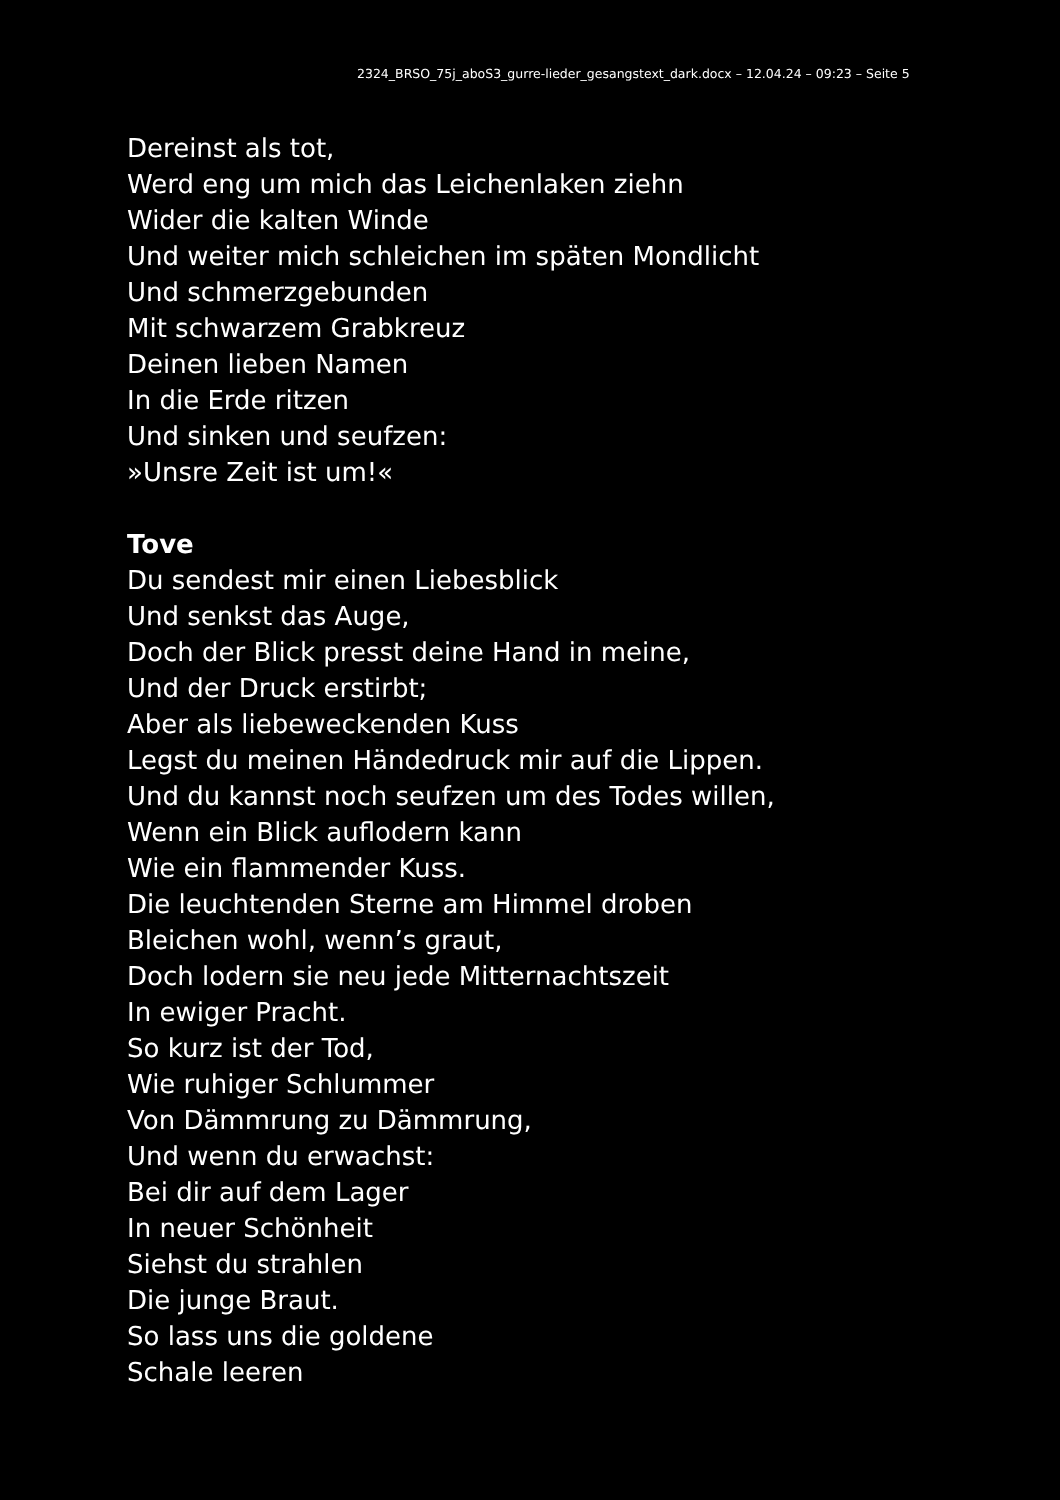2324_BRSO_75j_aboS3_gurre-lieder_gesangstext_dark.docx – 12.04.24 – 09:23 – Seite 5
Dereinst als tot,
Werd eng um mich das Leichenlaken ziehn
Wider die kalten Winde
Und weiter mich schleichen im späten Mondlicht
Und schmerzgebunden
Mit schwarzem Grabkreuz
Deinen lieben Namen
In die Erde ritzen
Und sinken und seufzen:
»Unsre Zeit ist um!«
Tove
Du sendest mir einen Liebesblick
Und senkst das Auge,
Doch der Blick presst deine Hand in meine,
Und der Druck erstirbt;
Aber als liebeweckenden Kuss
Legst du meinen Händedruck mir auf die Lippen.
Und du kannst noch seufzen um des Todes willen,
Wenn ein Blick auflodern kann
Wie ein flammender Kuss.
Die leuchtenden Sterne am Himmel droben
Bleichen wohl, wenn’s graut,
Doch lodern sie neu jede Mitternachtszeit
In ewiger Pracht.
So kurz ist der Tod,
Wie ruhiger Schlummer
Von Dämmrung zu Dämmrung,
Und wenn du erwachst:
Bei dir auf dem Lager
In neuer Schönheit
Siehst du strahlen
Die junge Braut.
So lass uns die goldene
Schale leeren